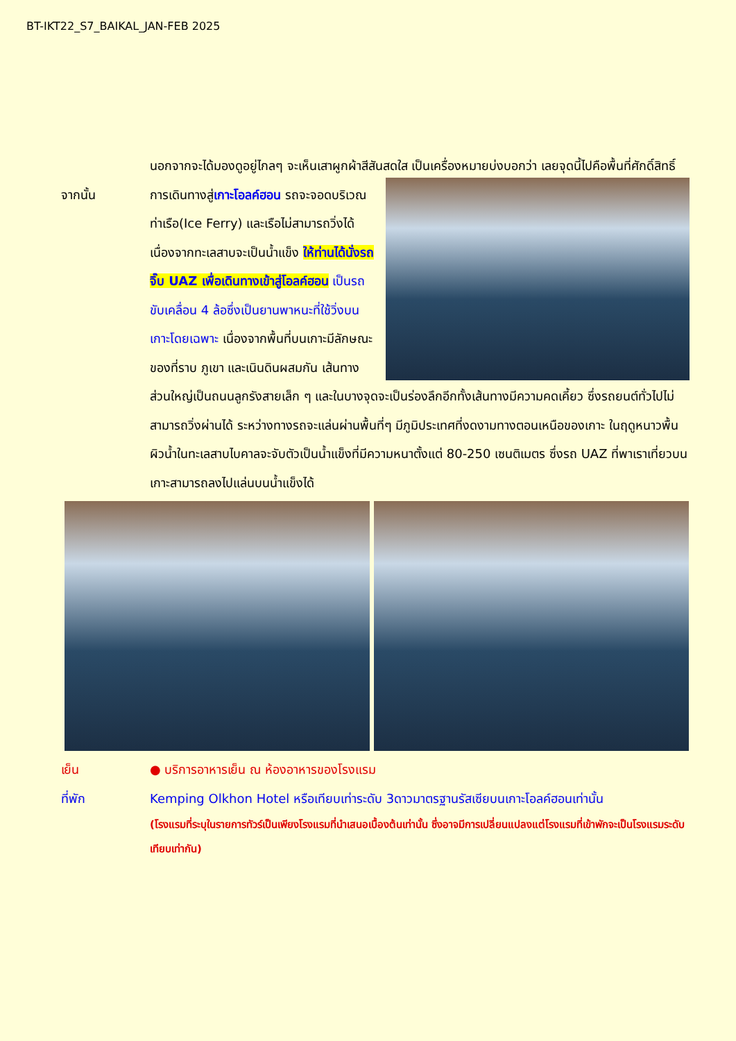BT-IKT22_S7_BAIKAL_JAN-FEB 2025
นอกจากจะได้มองดูอยู่ไกลๆ จะเห็นเสาผูกผ้าสีสันสดใส เป็นเครื่องหมายบ่งบอกว่า เลยจุดนี้ไปคือพื้นที่ศักดิ์สิทธิ์
จากนั้น การเดินทางสู่เกาะโอลค์ฮอน รถจะจอดบริเวณท่าเรือ(Ice Ferry) และเรือไม่สามารถวิ่งได้เนื่องจากทะเลสาบจะเป็นน้ำแข็ง ให้ท่านได้นั่งรถจิ๊บ UAZ เพื่อเดินทางเข้าสู่โอลค์ฮอน เป็นรถขับเคลื่อน 4 ล้อซึ่งเป็นยานพาหนะที่ใช้วิ่งบนเกาะโดยเฉพาะ เนื่องจากพื้นที่บนเกาะมีลักษณะของที่ราบ ภูเขา และเนินดินผสมกัน เส้นทางส่วนใหญ่เป็นถนนลูกรังสายเล็ก ๆ และในบางจุดจะเป็นร่องลึกอีกทั้งเส้นทางมีความคดเคี้ยว ซึ่งรถยนต์ทั่วไปไม่สามารถวิ่งผ่านได้ ระหว่างทางรถจะแล่นผ่านพื้นที่ๆ มีภูมิประเทศที่งดงามทางตอนเหนือของเกาะ ในฤดูหนาวพื้นผิวน้ำในทะเลสาบไบคาลจะจับตัวเป็นน้ำแข็งที่มีความหนาตั้งแต่ 80-250 เซนติเมตร ซึ่งรถ UAZ ที่พาเราเที่ยวบนเกาะสามารถลงไปแล่นบนน้ำแข็งได้
เย็น ● บริการอาหารเย็น ณ ห้องอาหารของโรงแรม
ที่พัก Kemping Olkhon Hotel หรือเทียบเท่าระดับ 3ดาวมาตรฐานรัสเซียบนเกาะโอลค์ฮอนเท่านั้น
(โรงแรมที่ระบุในรายการทัวร์เป็นเพียงโรงแรมที่นำเสนอเบื้องต้นเท่านั้น ซึ่งอาจมีการเปลี่ยนแปลงแต่โรงแรมที่เข้าพักจะเป็นโรงแรมระดับเทียบเท่ากัน)